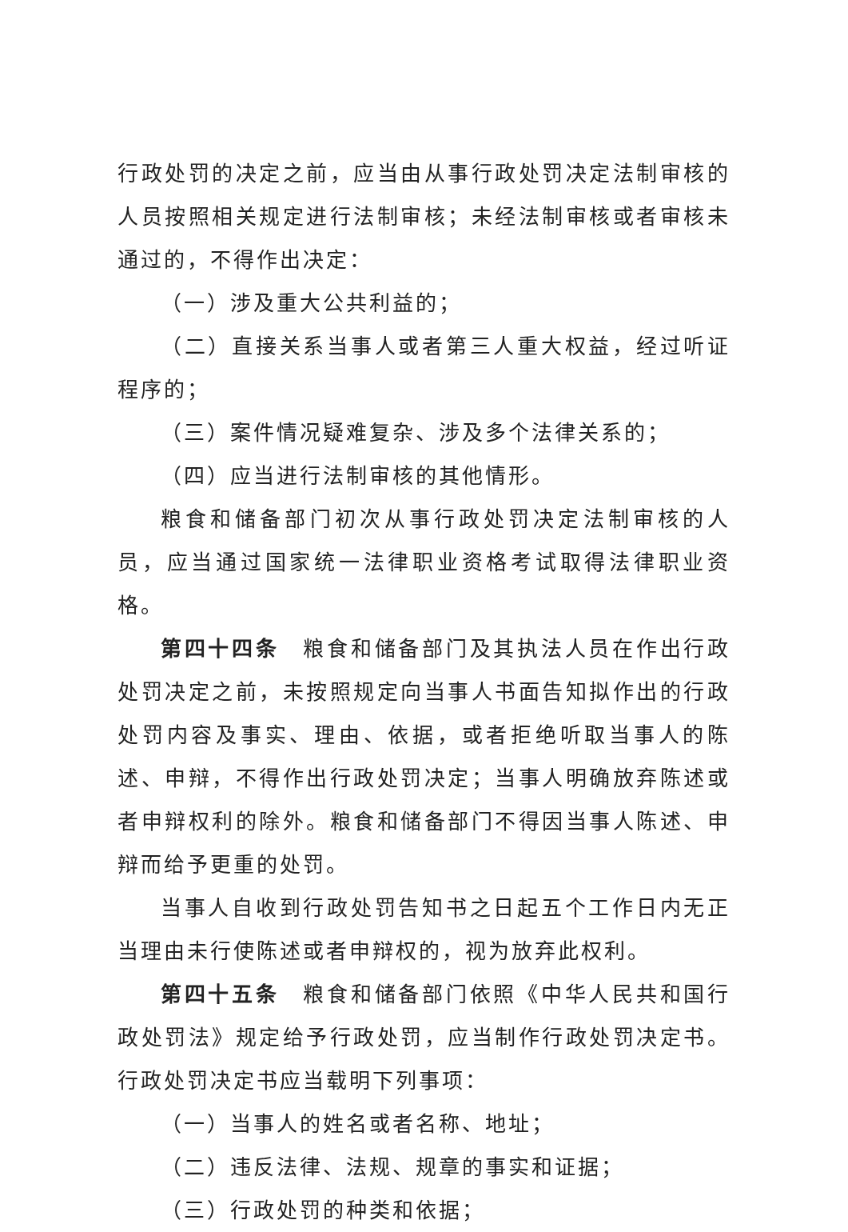行政处罚的决定之前，应当由从事行政处罚决定法制审核的人员按照相关规定进行法制审核；未经法制审核或者审核未通过的，不得作出决定：
（一）涉及重大公共利益的；
（二）直接关系当事人或者第三人重大权益，经过听证程序的；
（三）案件情况疑难复杂、涉及多个法律关系的；
（四）应当进行法制审核的其他情形。
粮食和储备部门初次从事行政处罚决定法制审核的人员，应当通过国家统一法律职业资格考试取得法律职业资格。
第四十四条　粮食和储备部门及其执法人员在作出行政处罚决定之前，未按照规定向当事人书面告知拟作出的行政处罚内容及事实、理由、依据，或者拒绝听取当事人的陈述、申辩，不得作出行政处罚决定；当事人明确放弃陈述或者申辩权利的除外。粮食和储备部门不得因当事人陈述、申辩而给予更重的处罚。
当事人自收到行政处罚告知书之日起五个工作日内无正当理由未行使陈述或者申辩权的，视为放弃此权利。
第四十五条　粮食和储备部门依照《中华人民共和国行政处罚法》规定给予行政处罚，应当制作行政处罚决定书。行政处罚决定书应当载明下列事项：
（一）当事人的姓名或者名称、地址；
（二）违反法律、法规、规章的事实和证据；
（三）行政处罚的种类和依据；